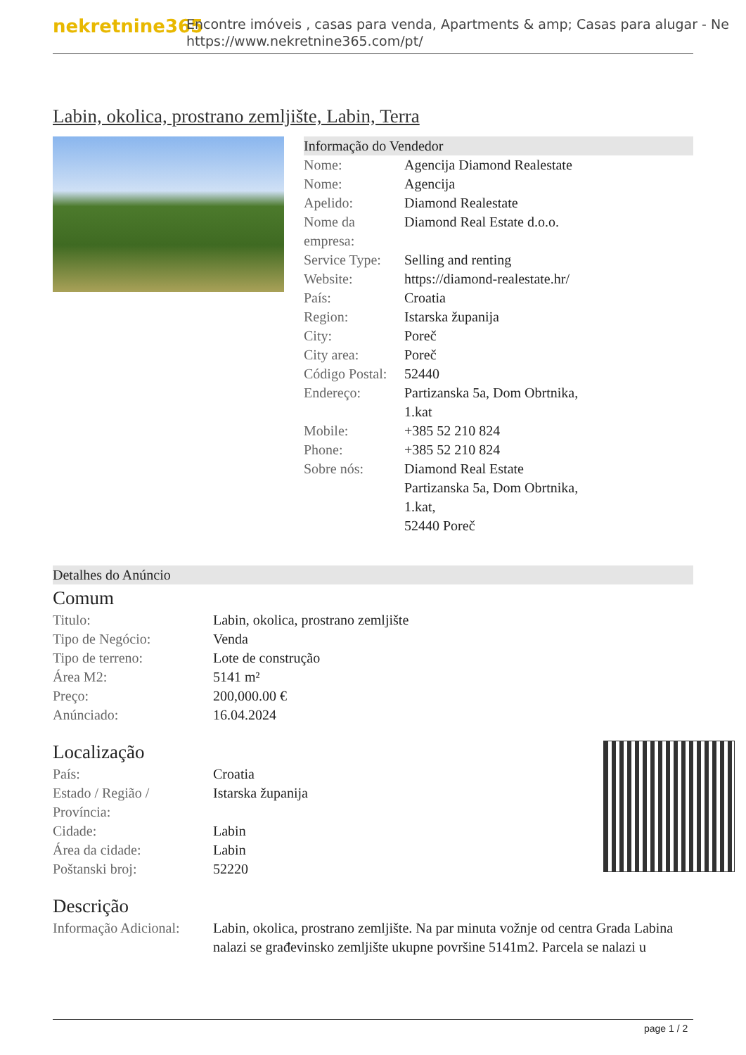nekretnine365
Encontre imóveis , casas para venda, Apartments & amp; Casas para alugar - Ne
https://www.nekretnine365.com/pt/
Labin, okolica, prostrano zemljište, Labin, Terra
Informação do Vendedor
| Nome: | Agencija Diamond Realestate |
| Nome: | Agencija |
| Apelido: | Diamond Realestate |
| Nome da empresa: | Diamond Real Estate d.o.o. |
| Service Type: | Selling and renting |
| Website: | https://diamond-realestate.hr/ |
| País: | Croatia |
| Region: | Istarska županija |
| City: | Poreč |
| City area: | Poreč |
| Código Postal: | 52440 |
| Endereço: | Partizanska 5a, Dom Obrtnika, 1.kat |
| Mobile: | +385 52 210 824 |
| Phone: | +385 52 210 824 |
| Sobre nós: | Diamond Real Estate Partizanska 5a, Dom Obrtnika, 1.kat, 52440 Poreč |
Detalhes do Anúncio
Comum
| Titulo: | Labin, okolica, prostrano zemljište |
| Tipo de Negócio: | Venda |
| Tipo de terreno: | Lote de construção |
| Área M2: | 5141 m² |
| Preço: | 200,000.00 € |
| Anúnciado: | 16.04.2024 |
Localização
| País: | Croatia |
| Estado / Região / Província: | Istarska županija |
| Cidade: | Labin |
| Área da cidade: | Labin |
| Poštanski broj: | 52220 |
Descrição
| Informação Adicional: | Labin, okolica, prostrano zemljište. Na par minuta vožnje od centra Grada Labina nalazi se građevinsko zemljište ukupne površine 5141m2. Parcela se nalazi u |
page 1 / 2